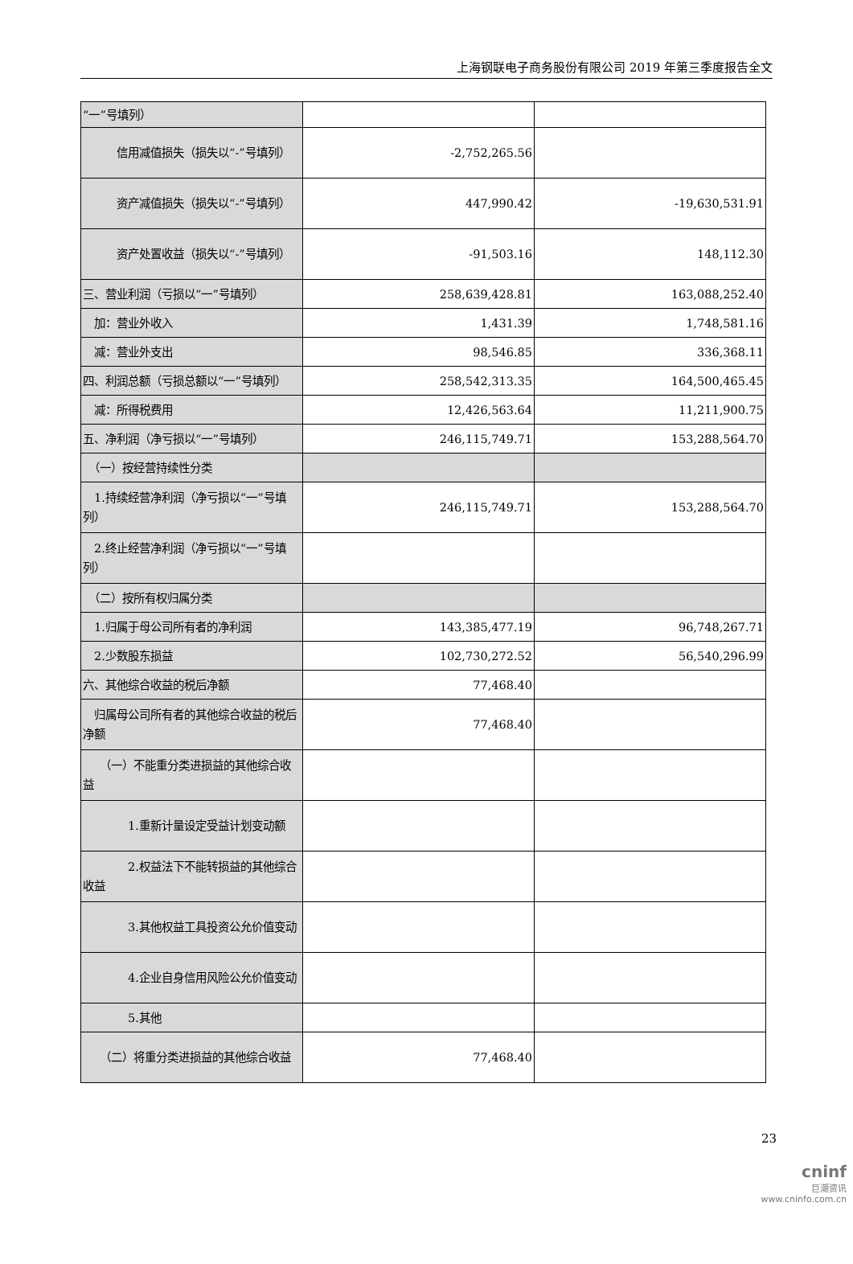上海钢联电子商务股份有限公司 2019 年第三季度报告全文
| “一”号填列） | | |
| 信用减值损失（损失以“-”号填列） | -2,752,265.56 | |
| 资产减值损失（损失以“-”号填列） | 447,990.42 | -19,630,531.91 |
| 资产处置收益（损失以“-”号填列） | -91,503.16 | 148,112.30 |
| 三、营业利润（亏损以“一”号填列） | 258,639,428.81 | 163,088,252.40 |
| 加：营业外收入 | 1,431.39 | 1,748,581.16 |
| 减：营业外支出 | 98,546.85 | 336,368.11 |
| 四、利润总额（亏损总额以“一”号填列） | 258,542,313.35 | 164,500,465.45 |
| 减：所得税费用 | 12,426,563.64 | 11,211,900.75 |
| 五、净利润（净亏损以“一”号填列） | 246,115,749.71 | 153,288,564.70 |
| （一）按经营持续性分类 | | |
| 1.持续经营净利润（净亏损以“一”号填列） | 246,115,749.71 | 153,288,564.70 |
| 2.终止经营净利润（净亏损以“一”号填列） | | |
| （二）按所有权归属分类 | | |
| 1.归属于母公司所有者的净利润 | 143,385,477.19 | 96,748,267.71 |
| 2.少数股东损益 | 102,730,272.52 | 56,540,296.99 |
| 六、其他综合收益的税后净额 | 77,468.40 | |
| 归属母公司所有者的其他综合收益的税后净额 | 77,468.40 | |
| （一）不能重分类进损益的其他综合收益 | | |
| 1.重新计量设定受益计划变动额 | | |
| 2.权益法下不能转损益的其他综合收益 | | |
| 3.其他权益工具投资公允价值变动 | | |
| 4.企业自身信用风险公允价值变动 | | |
| 5.其他 | | |
| （二）将重分类进损益的其他综合收益 | 77,468.40 | |
23
cninf
巨潮资讯
www.cninfo.com.cn